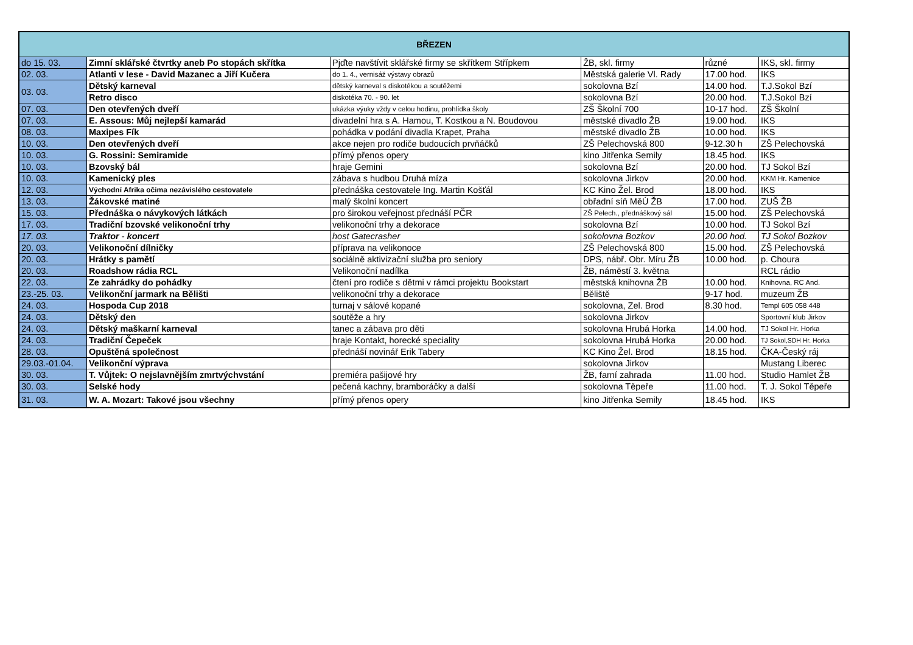| BŘEZEN | | | | | |
| --- | --- | --- | --- | --- | --- |
| do 15. 03. | Zimní sklářské čtvrtky aneb Po stopách skřítka | Pjďte navštívit sklářské firmy se skřítkem Střípkem | ŽB, skl. firmy | různé | IKS, skl. firmy |
| 02. 03. | Atlanti v lese - David Mazanec a Jiří Kučera | do 1. 4., vernisáž výstavy obrazů | Městská galerie Vl. Rady | 17.00 hod. | IKS |
| 03. 03. | Dětský karneval | dětský karneval s diskotékou a soutěžemi | sokolovna Bzí | 14.00 hod. | T.J.Sokol Bzí |
| | Retro disco | diskotéka 70. - 90. let | sokolovna Bzí | 20.00 hod. | T.J.Sokol Bzí |
| 07. 03. | Den otevřených dveří | ukázka výuky vždy v celou hodinu, prohlídka školy | ZŠ Školní 700 | 10-17 hod. | ZŠ Školní |
| 07. 03. | E. Assous: Můj nejlepší kamarád | divadelní hra s A. Hamou, T. Kostkou a N. Boudovou | městské divadlo ŽB | 19.00 hod. | IKS |
| 08. 03. | Maxipes Fík | pohádka v podání divadla Krapet, Praha | městské divadlo ŽB | 10.00 hod. | IKS |
| 10. 03. | Den otevřených dveří | akce nejen pro rodiče budoucích prvňáčků | ZŠ Pelechovská 800 | 9-12.30 h | ZŠ Pelechovská |
| 10. 03. | G. Rossini: Semiramide | přímý přenos opery | kino Jitřenka Semily | 18.45 hod. | IKS |
| 10. 03. | Bzovský bál | hraje Gemini | sokolovna Bzí | 20.00 hod. | TJ Sokol Bzí |
| 10. 03. | Kamenický ples | zábava s hudbou Druhá míza | sokolovna Jirkov | 20.00 hod. | KKM Hr. Kamenice |
| 12. 03. | Východní Afrika očima nezávislého cestovatele | přednáška cestovatele Ing. Martin Košťál | KC Kino Žel. Brod | 18.00 hod. | IKS |
| 13. 03. | Žákovské matiné | malý školní koncert | obřadní síň MěÚ ŽB | 17.00 hod. | ZUŠ ŽB |
| 15. 03. | Přednáška o návykových látkách | pro širokou veřejnost přednáší PČR | ZŠ Pelech., přednáškový sál | 15.00 hod. | ZŠ Pelechovská |
| 17. 03. | Tradiční bzovské velikonoční trhy | velikonoční trhy a dekorace | sokolovna Bzí | 10.00 hod. | TJ Sokol Bzí |
| 17. 03. | Traktor - koncert | host Gatecrasher | sokolovna Bozkov | 20.00 hod. | TJ Sokol Bozkov |
| 20. 03. | Velikonoční dílničky | příprava na velikonoce | ZŠ Pelechovská 800 | 15.00 hod. | ZŠ Pelechovská |
| 20. 03. | Hrátky s pamětí | sociálně aktivizační služba pro seniory | DPS, nábř. Obr. Míru ŽB | 10.00 hod. | p. Choura |
| 20. 03. | Roadshow rádia RCL | Velikonoční nadílka | ŽB, náměstí 3. května | | RCL rádio |
| 22. 03. | Ze zahrádky do pohádky | čtení pro rodiče s dětmi v rámci projektu Bookstart | městská knihovna ŽB | 10.00 hod. | Knihovna, RC And. |
| 23.-25. 03. | Velikonční jarmark na Bělišti | velikonoční trhy a dekorace | Běliště | 9-17 hod. | muzeum ŽB |
| 24. 03. | Hospoda Cup 2018 | turnaj v sálové kopané | sokolovna, Zel. Brod | 8.30 hod. | Templ 605 058 448 |
| 24. 03. | Dětský den | soutěže a hry | sokolovna Jirkov | | Sportovní klub Jirkov |
| 24. 03. | Dětský maškarní karneval | tanec a zábava pro děti | sokolovna Hrubá Horka | 14.00 hod. | TJ Sokol Hr. Horka |
| 24. 03. | Tradiční Čepeček | hraje Kontakt, horecké speciality | sokolovna Hrubá Horka | 20.00 hod. | TJ Sokol,SDH Hr. Horka |
| 28. 03. | Opuštěná společnost | přednáší novinář Erik Tabery | KC Kino Žel. Brod | 18.15 hod. | ČKA-Český ráj |
| 29.03.-01.04. | Velikonční výprava | | sokolovna Jirkov | | Mustang Liberec |
| 30. 03. | T. Vůjtek: O nejslavnějším zmrtvýchvstání | premiéra pašijové hry | ŽB, farní zahrada | 11.00 hod. | Studio Hamlet ŽB |
| 30. 03. | Selské hody | pečená kachny, bramboráčky a další | sokolovna Těpeře | 11.00 hod. | T. J. Sokol Těpeře |
| 31. 03. | W. A. Mozart: Takové jsou všechny | přímý přenos opery | kino Jitřenka Semily | 18.45 hod. | IKS |